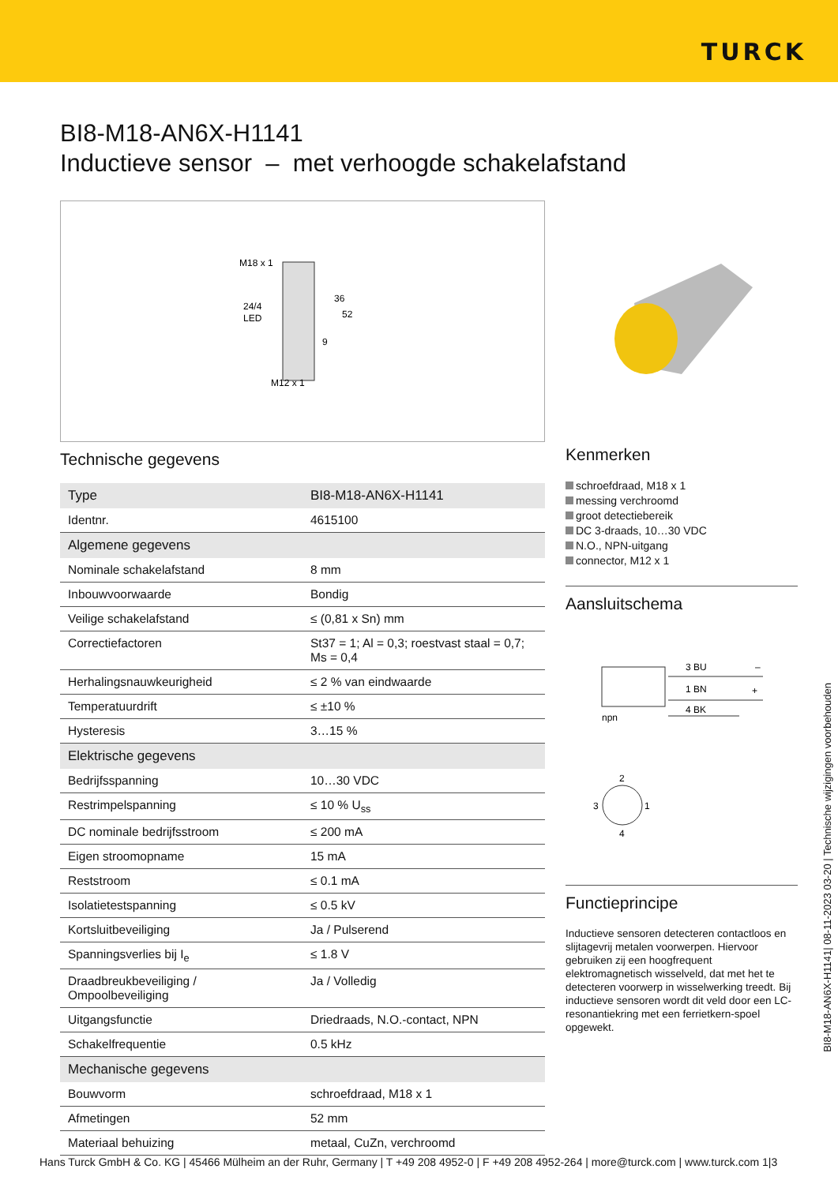TURCK
BI8-M18-AN6X-H1141
Inductieve sensor – met verhoogde schakelafstand
M18 x 1
24/4
LED
36
52
9
M12 x 1
Technische gegevens
| Type | BI8-M18-AN6X-H1141 |
| Identnr. | 4615100 |
| Algemene gegevens | |
| Nominale schakelafstand | 8 mm |
| Inbouwvoorwaarde | Bondig |
| Veilige schakelafstand | ≤ (0,81 x Sn) mm |
| Correctiefactoren | St37 = 1; Al = 0,3; roestvast staal = 0,7; Ms = 0,4 |
| Herhalingsnauwkeurigheid | ≤ 2 % van eindwaarde |
| Temperatuurdrift | ≤ ±10 % |
| Hysteresis | 3…15 % |
| Elektrische gegevens | |
| Bedrijfsspanning | 10…30 VDC |
| Restrimpelspanning | ≤ 10 % U<sub>ss</sub> |
| DC nominale bedrijfsstroom | ≤ 200 mA |
| Eigen stroomopname | 15 mA |
| Reststroom | ≤ 0.1 mA |
| Isolatietestspanning | ≤ 0.5 kV |
| Kortsluitbeveiliging | Ja / Pulserend |
| Spanningsverlies bij I<sub>e</sub> | ≤ 1.8 V |
| Draadbreukbeveiliging / Ompoolbeveiliging | Ja / Volledig |
| Uitgangsfunctie | Driedraads, N.O.-contact, NPN |
| Schakelfrequentie | 0.5 kHz |
| Mechanische gegevens | |
| Bouwvorm | schroefdraad, M18 x 1 |
| Afmetingen | 52 mm |
| Materiaal behuizing | metaal, CuZn, verchroomd |
Kenmerken
schroefdraad, M18 x 1
messing verchroomd
groot detectiebereik
DC 3-draads, 10…30 VDC
N.O., NPN-uitgang
connector, M12 x 1
Aansluitschema
npn
3 BU
–
1 BN
+
4 BK
2
3
1
4
Functieprincipe
Inductieve sensoren detecteren contactloos en slijtagevrij metalen voorwerpen. Hiervoor gebruiken zij een hoogfrequent elektromagnetisch wisselveld, dat met het te detecteren voorwerp in wisselwerking treedt. Bij inductieve sensoren wordt dit veld door een LC-resonantiekring met een ferrietkern-spoel opgewekt.
BI8-M18-AN6X-H1141| 08-11-2023 03-20 | Technische wijzigingen voorbehouden
Hans Turck GmbH & Co. KG | 45466 Mülheim an der Ruhr, Germany | T +49 208 4952-0 | F +49 208 4952-264 | more@turck.com | www.turck.com 1|3